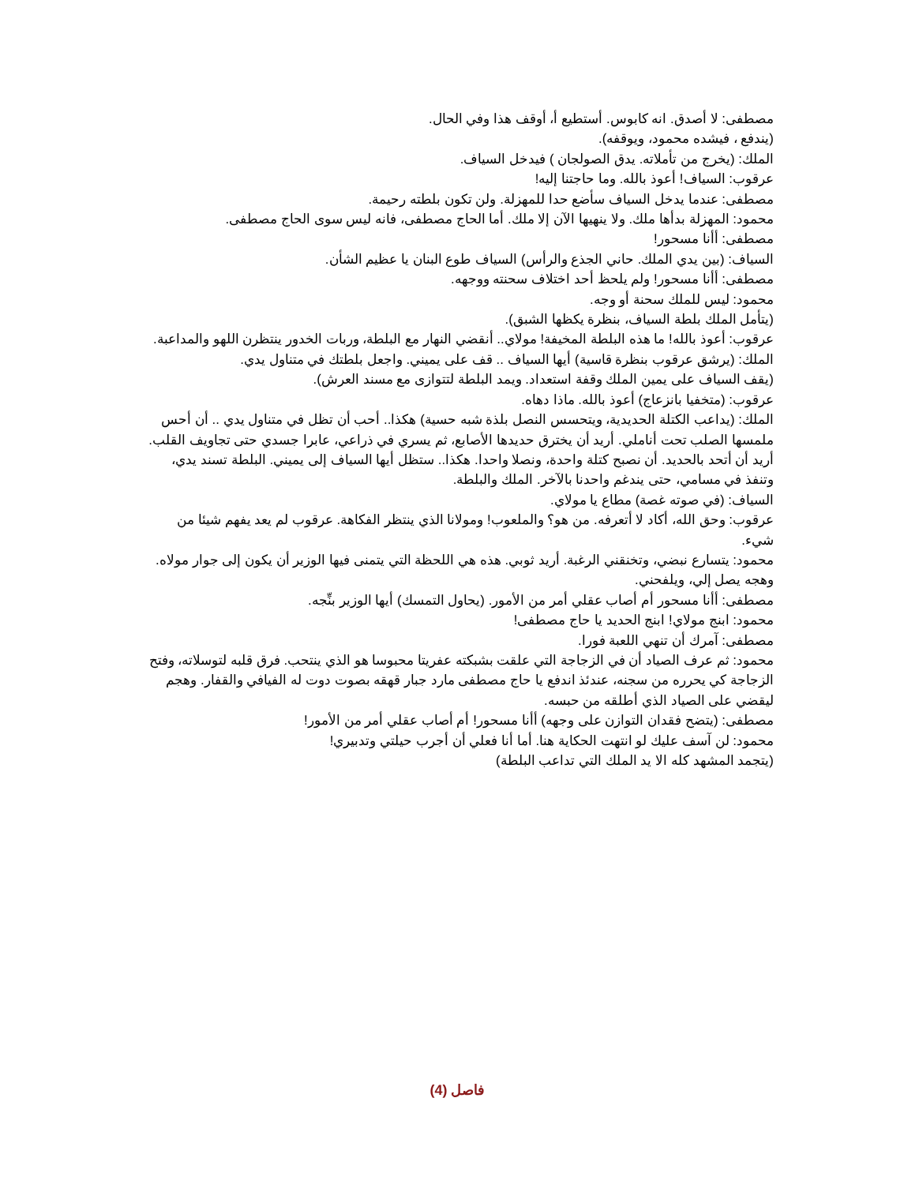مصطفى: لا أصدق. انه كابوس. أستطيع أ، أوقف هذا وفي الحال.
(يندفع ، فيشده محمود، ويوقفه).
الملك: (يخرج من تأملاته. يدق الصولجان ) فيدخل السياف.
عرقوب: السياف! أعوذ بالله. وما حاجتنا إليه!
مصطفى: عندما يدخل السياف سأضع حدا للمهزلة. ولن تكون بلطته رحيمة.
محمود: المهزلة بدأها ملك. ولا ينهيها الآن إلا ملك. أما الحاج مصطفى، فانه ليس سوى الحاج مصطفى.
مصطفى: أأنا مسحور!
السياف: (بين يدي الملك. حاني الجذع والرأس) السياف طوع البنان يا عظيم الشأن.
مصطفى: أأنا مسحور! ولم يلحظ أحد اختلاف سحنته ووجهه.
محمود: ليس للملك سحنة أو وجه.
(يتأمل الملك بلطة السياف، بنظرة يكظها الشبق).
عرقوب: أعوذ بالله! ما هذه البلطة المخيفة! مولاي.. أنقضي النهار مع البلطة، وربات الخدور ينتظرن اللهو والمداعبة.
الملك: (يرشق عرقوب بنظرة قاسية) أيها السياف .. قف على يميني. واجعل بلطتك في متناول يدي.
(يقف السياف على يمين الملك وقفة استعداد. ويمد البلطة لتتوازى مع مسند العرش).
عرقوب: (متخفيا بانزعاج) أعوذ بالله. ماذا دهاه.
الملك: (يداعب الكتلة الحديدية، ويتحسس النصل بلذة شبه حسية) هكذا.. أحب أن تظل في متناول يدي .. أن أحس ملمسها الصلب تحت أناملي. أريد أن يخترق حديدها الأصابع، ثم يسري في ذراعي، عابرا جسدي حتى تجاويف القلب. أريد أن أتحد بالحديد. أن نصبح كتلة واحدة، ونصلا واحدا. هكذا.. ستظل أيها السياف إلى يميني. البلطة تسند يدي، وتنفذ في مسامي، حتى يندغم واحدنا بالآخر. الملك والبلطة.
السياف: (في صوته غصة) مطاع يا مولاي.
عرقوب: وحق الله، أكاد لا أتعرفه. من هو؟ والملعوب! ومولانا الذي ينتظر الفكاهة. عرقوب لم يعد يفهم شيئا من شيء.
محمود: يتسارع نبضي، وتخنقني الرغبة. أريد ثوبي. هذه هي اللحظة التي يتمنى فيها الوزير أن يكون إلى جوار مولاه. وهجه يصل إلي، ويلفحني.
مصطفى: أأنا مسحور أم أصاب عقلي أمر من الأمور. (يحاول التمسك) أيها الوزير بنِّجه.
محمود: ابنج مولاي! ابنج الحديد يا حاج مصطفى!
مصطفى: آمرك أن تنهي اللعبة فورا.
محمود: ثم عرف الصياد أن في الزجاجة التي علقت بشبكته عفريتا محبوسا هو الذي ينتحب. فرق قلبه لتوسلاته، وفتح الزجاجة كي يحرره من سجنه، عندئذ اندفع يا حاج مصطفى مارد جبار قهقه بصوت دوت له الفيافي والقفار. وهجم ليقضي على الصياد الذي أطلقه من حبسه.
مصطفى: (يتضح فقدان التوازن على وجهه) أأنا مسحور! أم أصاب عقلي أمر من الأمور!
محمود: لن آسف عليك لو انتهت الحكاية هنا. أما أنا فعلي أن أجرب حيلتي وتدبيري!
(يتجمد المشهد كله الا يد الملك التي تداعب البلطة)
فاصل (4)